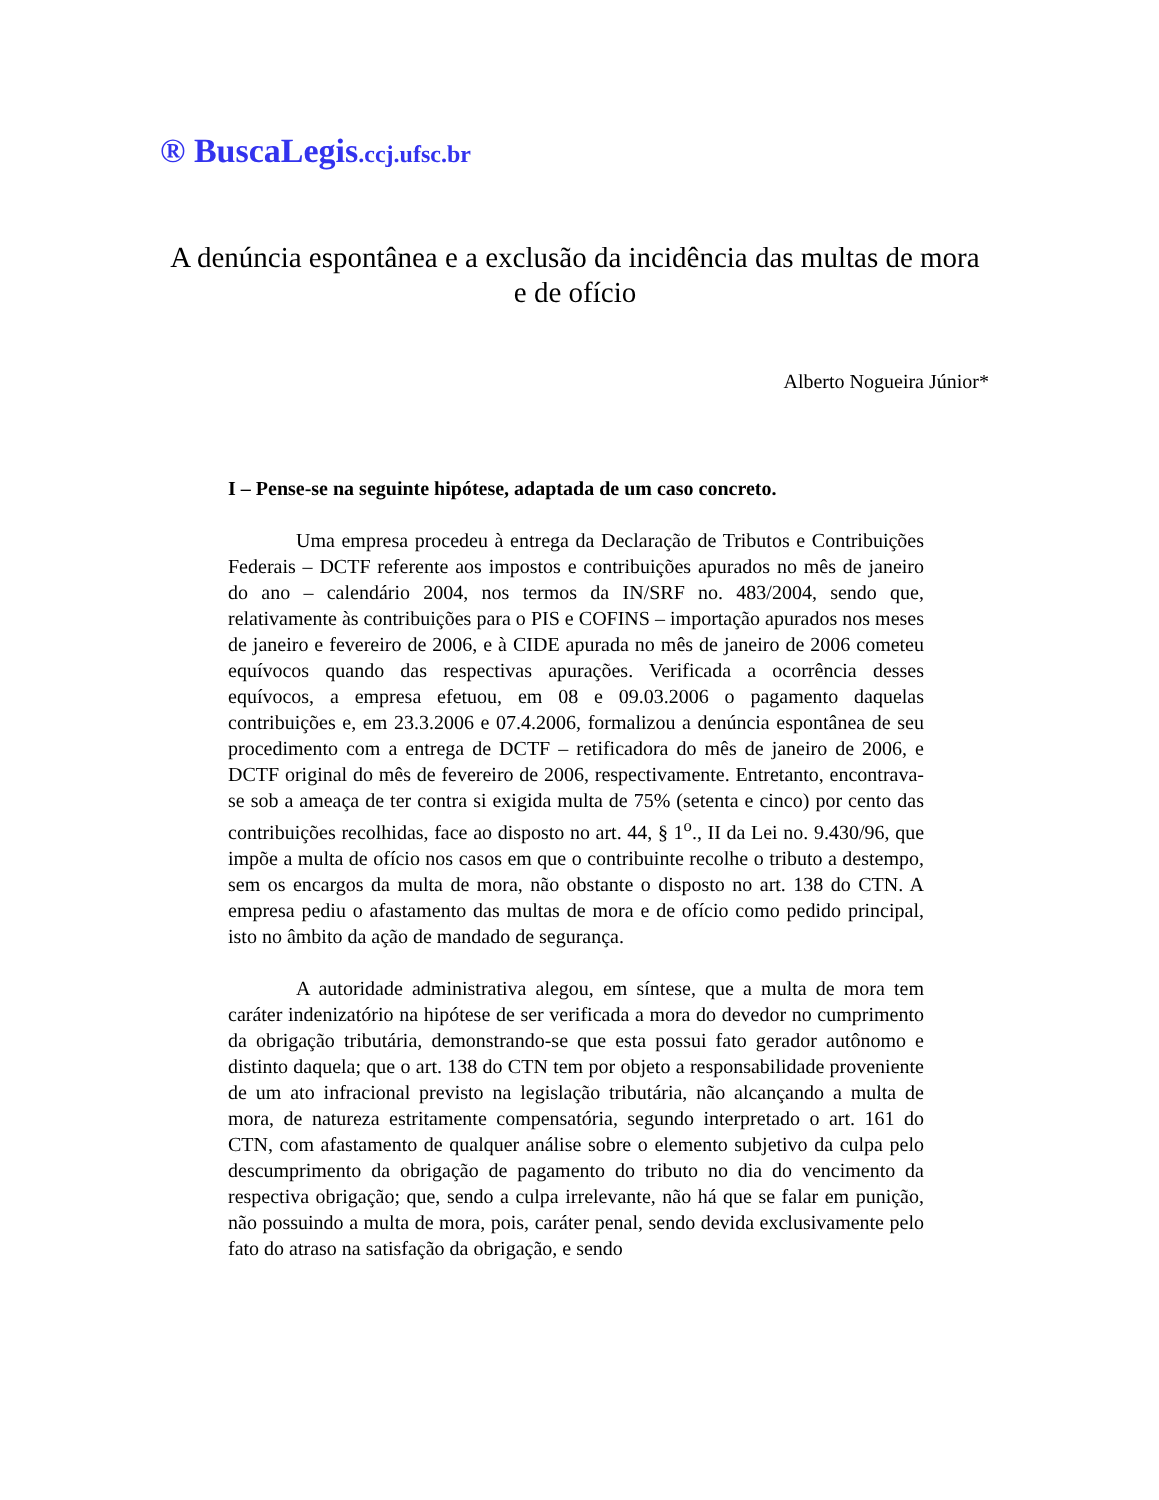® BuscaLegis.ccj.ufsc.br
A denúncia espontânea e a exclusão da incidência das multas de mora e de ofício
Alberto Nogueira Júnior*
I – Pense-se na seguinte hipótese, adaptada de um caso concreto.
Uma empresa procedeu à entrega da Declaração de Tributos e Contribuições Federais – DCTF referente aos impostos e contribuições apurados no mês de janeiro do ano – calendário 2004, nos termos da IN/SRF no. 483/2004, sendo que, relativamente às contribuições para o PIS e COFINS – importação apurados nos meses de janeiro e fevereiro de 2006, e à CIDE apurada no mês de janeiro de 2006 cometeu equívocos quando das respectivas apurações. Verificada a ocorrência desses equívocos, a empresa efetuou, em 08 e 09.03.2006 o pagamento daquelas contribuições e, em 23.3.2006 e 07.4.2006, formalizou a denúncia espontânea de seu procedimento com a entrega de DCTF – retificadora do mês de janeiro de 2006, e DCTF original do mês de fevereiro de 2006, respectivamente. Entretanto, encontrava-se sob a ameaça de ter contra si exigida multa de 75% (setenta e cinco) por cento das contribuições recolhidas, face ao disposto no art. 44, § 1<sup>o</sup>., II da Lei no. 9.430/96, que impõe a multa de ofício nos casos em que o contribuinte recolhe o tributo a destempo, sem os encargos da multa de mora, não obstante o disposto no art. 138 do CTN. A empresa pediu o afastamento das multas de mora e de ofício como pedido principal, isto no âmbito da ação de mandado de segurança.
A autoridade administrativa alegou, em síntese, que a multa de mora tem caráter indenizatório na hipótese de ser verificada a mora do devedor no cumprimento da obrigação tributária, demonstrando-se que esta possui fato gerador autônomo e distinto daquela; que o art. 138 do CTN tem por objeto a responsabilidade proveniente de um ato infracional previsto na legislação tributária, não alcançando a multa de mora, de natureza estritamente compensatória, segundo interpretado o art. 161 do CTN, com afastamento de qualquer análise sobre o elemento subjetivo da culpa pelo descumprimento da obrigação de pagamento do tributo no dia do vencimento da respectiva obrigação; que, sendo a culpa irrelevante, não há que se falar em punição, não possuindo a multa de mora, pois, caráter penal, sendo devida exclusivamente pelo fato do atraso na satisfação da obrigação, e sendo